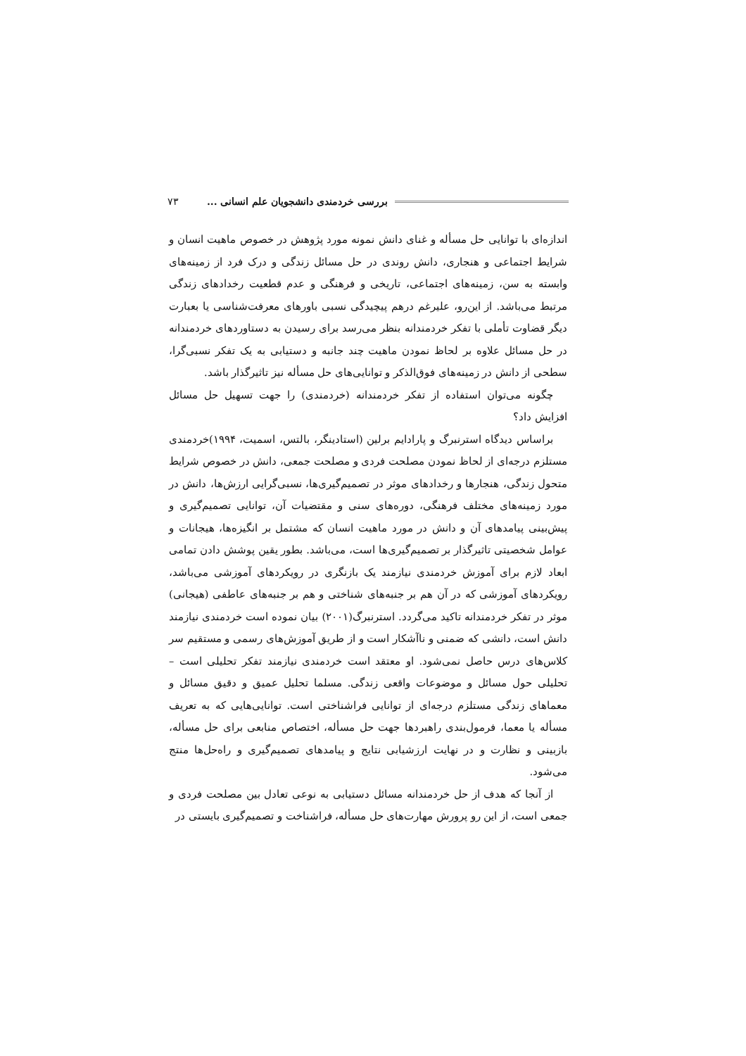بررسی خردمندی دانشجویان علم انسانی ... ۷۳
اندازه‌ای با توانایی حل مسأله و غنای دانش نمونه مورد پژوهش در خصوص ماهیت انسان و شرایط اجتماعی و هنجاری، دانش روندی در حل مسائل زندگی و درک فرد از زمینه‌های وابسته به سن، زمینه‌های اجتماعی، تاریخی و فرهنگی و عدم قطعیت رخدادهای زندگی مرتبط می‌باشد. از این‌رو، علیرغم درهم پیچیدگی نسبی باورهای معرفت‌شناسی یا بعبارت دیگر قضاوت تأملی با تفکر خردمندانه بنظر می‌رسد برای رسیدن به دستاوردهای خردمندانه در حل مسائل علاوه بر لحاظ نمودن ماهیت چند جانبه و دستیابی به یک تفکر نسبی‌گرا، سطحی از دانش در زمینه‌های فوق‌الذکر و توانایی‌های حل مسأله نیز تاثیرگذار باشد.
چگونه می‌توان استفاده از تفکر خردمندانه (خردمندی) را جهت تسهیل حل مسائل افزایش داد؟
براساس دیدگاه استرنبرگ و پارادایم برلین (استادینگر، بالتس، اسمیت، ۱۹۹۴)خردمندی مستلزم درجه‌ای از لحاظ نمودن مصلحت فردی و مصلحت جمعی، دانش در خصوص شرایط متحول زندگی، هنجارها و رخدادهای موثر در تصمیم‌گیری‌ها، نسبی‌گرایی ارزش‌ها، دانش در مورد زمینه‌های مختلف فرهنگی، دوره‌های سنی و مقتضیات آن، توانایی تصمیم‌گیری و پیش‌بینی پیامدهای آن و دانش در مورد ماهیت انسان که مشتمل بر انگیزه‌ها، هیجانات و عوامل شخصیتی تاثیرگذار بر تصمیم‌گیری‌ها است، می‌باشد. بطور یقین پوشش دادن تمامی ابعاد لازم برای آموزش خردمندی نیازمند یک بازنگری در رویکردهای آموزشی می‌باشد، رویکردهای آموزشی که در آن هم بر جنبه‌های شناختی و هم بر جنبه‌های عاطفی (هیجانی) موثر در تفکر خردمندانه تاکید می‌گردد. استرنبرگ(۲۰۰۱) بیان نموده است خردمندی نیازمند دانش است، دانشی که ضمنی و ناآشکار است و از طریق آموزش‌های رسمی و مستقیم سر کلاس‌های درس حاصل نمی‌شود. او معتقد است خردمندی نیازمند تفکر تحلیلی است – تحلیلی حول مسائل و موضوعات واقعی زندگی. مسلما تحلیل عمیق و دقیق مسائل و معماهای زندگی مستلزم درجه‌ای از توانایی فراشناختی است. توانایی‌هایی که به تعریف مسأله یا معما، فرمول‌بندی راهبردها جهت حل مسأله، اختصاص منابعی برای حل مسأله، بازبینی و نظارت و در نهایت ارزشیابی نتایج و پیامدهای تصمیم‌گیری و راه‌حل‌ها منتج می‌شود.
از آنجا که هدف از حل خردمندانه مسائل دستیابی به نوعی تعادل بین مصلحت فردی و جمعی است، از این رو پرورش مهارت‌های حل مسأله، فراشناخت و تصمیم‌گیری بایستی در